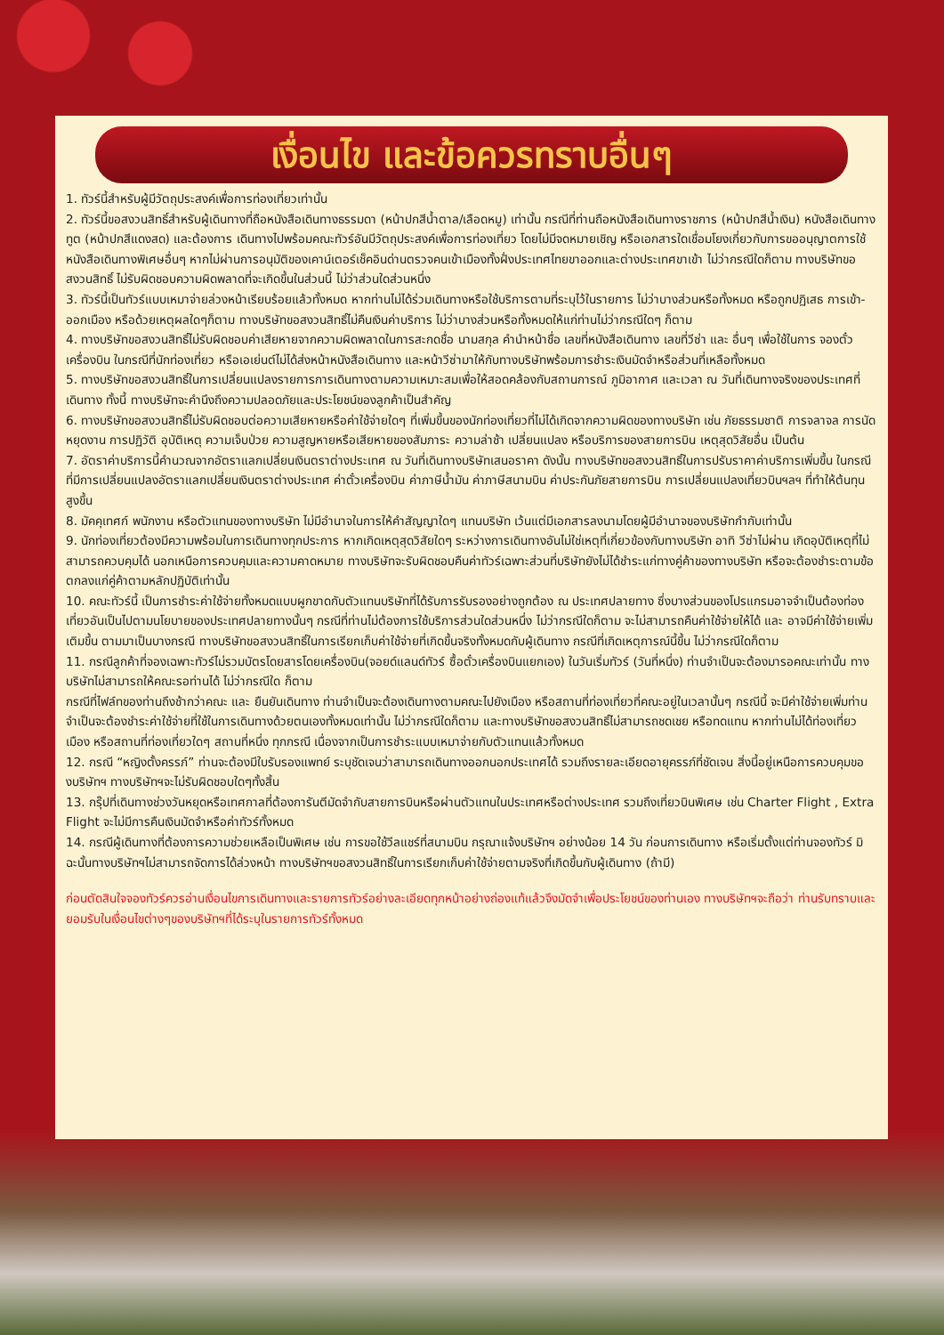เงื่อนไข และข้อควรทราบอื่นๆ
1. ทัวร์นี้สำหรับผู้มีวัตถุประสงค์เพื่อการท่องเที่ยวเท่านั้น
2. ทัวร์นี้ขอสงวนสิทธิ์สำหรับผู้เดินทางที่ถือหนังสือเดินทางธรรมดา (หน้าปกสีน้ำตาล/เลือดหมู) เท่านั้น กรณีที่ท่านถือหนังสือเดินทางราชการ (หน้าปกสีน้ำเงิน) หนังสือเดินทางทูต (หน้าปกสีแดงสด) และต้องการ เดินทางไปพร้อมคณะทัวร์อันมีวัตถุประสงค์เพื่อการท่องเที่ยว โดยไม่มีจดหมายเชิญ หรือเอกสารใดเชื่อมโยงเกี่ยวกับการขออนุญาตการใช้หนังสือเดินทางพิเศษอื่นๆ หากไม่ผ่านการอนุมัติของเคาน์เตอร์เช็คอินด่านตรวจคนเข้าเมืองทั้งฝั่งประเทศไทยขาออกและต่างประเทศขาเข้า ไม่ว่ากรณีใดก็ตาม ทางบริษัทขอสงวนสิทธิ์ ไม่รับผิดชอบความผิดพลาดที่จะเกิดขึ้นในส่วนนี้ ไม่ว่าส่วนใดส่วนหนึ่ง
3. ทัวร์นี้เป็นทัวร์แบบเหมาจ่ายล่วงหน้าเรียบร้อยแล้วทั้งหมด หากท่านไม่ได้ร่วมเดินทางหรือใช้บริการตามที่ระบุไว้ในรายการ ไม่ว่าบางส่วนหรือทั้งหมด หรือถูกปฏิเสธ การเข้า-ออกเมือง หรือด้วยเหตุผลใดๆก็ตาม ทางบริษัทขอสงวนสิทธิ์ไม่คืนเงินค่าบริการ ไม่ว่าบางส่วนหรือทั้งหมดให้แก่ท่านไม่ว่ากรณีใดๆ ก็ตาม
4. ทางบริษัทขอสงวนสิทธิ์ไม่รับผิดชอบค่าเสียหายจากความผิดพลาดในการสะกดชื่อ นามสกุล คำนำหน้าชื่อ เลขที่หนังสือเดินทาง เลขที่วีซ่า และ อื่นๆ เพื่อใช้ในการ จองตั๋วเครื่องบิน ในกรณีที่นักท่องเที่ยว หรือเอเย่นต์ไม่ได้ส่งหน้าหนังสือเดินทาง และหน้าวีซ่ามาให้กับทางบริษัทพร้อมการชำระเงินมัดจำหรือส่วนที่เหลือทั้งหมด
5. ทางบริษัทขอสงวนสิทธิ์ในการเปลี่ยนแปลงรายการการเดินทางตามความเหมาะสมเพื่อให้สอดคล้องกับสถานการณ์ ภูมิอากาศ และเวลา ณ วันที่เดินทางจริงของประเทศที่เดินทาง ทั้งนี้ ทางบริษัทจะคำนึงถึงความปลอดภัยและประโยชน์ของลูกค้าเป็นสำคัญ
6. ทางบริษัทขอสงวนสิทธิ์ไม่รับผิดชอบต่อความเสียหายหรือค่าใช้จ่ายใดๆ ที่เพิ่มขึ้นของนักท่องเที่ยวที่ไม่ได้เกิดจากความผิดของทางบริษัท เช่น ภัยธรรมชาติ การจลาจล การนัดหยุดงาน การปฏิวัติ อุบัติเหตุ ความเจ็บป่วย ความสูญหายหรือเสียหายของสัมภาระ ความล่าช้า เปลี่ยนแปลง หรือบริการของสายการบิน เหตุสุดวิสัยอื่น เป็นต้น
7. อัตราค่าบริการนี้คำนวณจากอัตราแลกเปลี่ยนเงินตราต่างประเทศ ณ วันที่เดินทางบริษัทเสนอราคา ดังนั้น ทางบริษัทขอสงวนสิทธิ์ในการปรับราคาค่าบริการเพิ่มขึ้น ในกรณีที่มีการเปลี่ยนแปลงอัตราแลกเปลี่ยนเงินตราต่างประเทศ ค่าตั๋วเครื่องบิน ค่าภาษีน้ำมัน ค่าภาษีสนามบิน ค่าประกันภัยสายการบิน การเปลี่ยนแปลงเที่ยวบินฯลฯ ที่ทำให้ต้นทุนสูงขึ้น
8. มัคคุเทศก์ พนักงาน หรือตัวแทนของทางบริษัท ไม่มีอำนาจในการให้คำสัญญาใดๆ แทนบริษัท เว้นแต่มีเอกสารลงนามโดยผู้มีอำนาจของบริษัทกำกับเท่านั้น
9. นักท่องเที่ยวต้องมีความพร้อมในการเดินทางทุกประการ หากเกิดเหตุสุดวิสัยใดๆ ระหว่างการเดินทางอันไม่ใช่เหตุที่เกี่ยวข้องกับทางบริษัท อาทิ วีซ่าไม่ผ่าน เกิดอุบัติเหตุที่ไม่สามารถควบคุมได้ นอกเหนือการควบคุมและความคาดหมาย ทางบริษัทจะรับผิดชอบคืนค่าทัวร์เฉพาะส่วนที่บริษัทยังไม่ได้ชำระแก่ทางคู่ค้าของทางบริษัท หรือจะต้องชำระตามข้อตกลงแก่คู่ค้าตามหลักปฏิบัติเท่านั้น
10. คณะทัวร์นี้ เป็นการชำระค่าใช้จ่ายทั้งหมดแบบผูกขาดกับตัวแทนบริษัทที่ได้รับการรับรองอย่างถูกต้อง ณ ประเทศปลายทาง ซึ่งบางส่วนของโปรแกรมอาจจำเป็นต้องท่องเที่ยวอันเป็นไปตามนโยบายของประเทศปลายทางนั้นๆ กรณีที่ท่านไม่ต้องการใช้บริการส่วนใดส่วนหนึ่ง ไม่ว่ากรณีใดก็ตาม จะไม่สามารถคืนค่าใช้จ่ายให้ได้ และ อาจมีค่าใช้จ่ายเพิ่มเติมขึ้น ตามมาเป็นบางกรณี ทางบริษัทขอสงวนสิทธิ์ในการเรียกเก็บค่าใช้จ่ายที่เกิดขึ้นจริงทั้งหมดกับผู้เดินทาง กรณีที่เกิดเหตุการณ์นี้ขึ้น ไม่ว่ากรณีใดก็ตาม
11. กรณีลูกค้าที่จองเฉพาะทัวร์ไม่รวมบัตรโดยสารโดยเครื่องบิน(จอยด์แลนด์ทัวร์ ซื้อตั๋วเครื่องบินแยกเอง) ในวันเริ่มทัวร์ (วันที่หนึ่ง) ท่านจำเป็นจะต้องมารอคณะเท่านั้น ทางบริษัทไม่สามารถให้คณะรอท่านได้ ไม่ว่ากรณีใด ก็ตาม
กรณีที่ไฟล์ทของท่านถึงช้ากว่าคณะ และ ยืนยันเดินทาง ท่านจำเป็นจะต้องเดินทางตามคณะไปยังเมือง หรือสถานที่ท่องเที่ยวที่คณะอยู่ในเวลานั้นๆ กรณีนี้ จะมีค่าใช้จ่ายเพิ่มท่านจำเป็นจะต้องชำระค่าใช้จ่ายที่ใช้ในการเดินทางด้วยตนเองทั้งหมดเท่านั้น ไม่ว่ากรณีใดก็ตาม และทางบริษัทขอสงวนสิทธิ์ไม่สามารถชดเชย หรือทดแทน หากท่านไม่ได้ท่องเที่ยวเมือง หรือสถานที่ท่องเที่ยวใดๆ สถานที่หนึ่ง ทุกกรณี เนื่องจากเป็นการชำระแบบเหมาจ่ายกับตัวแทนแล้วทั้งหมด
12. กรณี “หญิงตั้งครรภ์” ท่านจะต้องมีใบรับรองแพทย์ ระบุชัดเจนว่าสามารถเดินทางออกนอกประเทศได้ รวมถึงรายละเอียดอายุครรภ์ที่ชัดเจน สิ่งนี้อยู่เหนือการควบคุมของบริษัทฯ ทางบริษัทฯจะไม่รับผิดชอบใดๆทั้งสิ้น
13. กรุ๊ปที่เดินทางช่วงวันหยุดหรือเทศกาลที่ต้องการันตีมัดจำกับสายการบินหรือผ่านตัวแทนในประเทศหรือต่างประเทศ รวมถึงเที่ยวบินพิเศษ เช่น Charter Flight , Extra Flight จะไม่มีการคืนเงินมัดจำหรือค่าทัวร์ทั้งหมด
14. กรณีผู้เดินทางที่ต้องการความช่วยเหลือเป็นพิเศษ เช่น การขอใช้วีลแชร์ที่สนามบิน กรุณาแจ้งบริษัทฯ อย่างน้อย 14 วัน ก่อนการเดินทาง หรือเริ่มตั้งแต่ท่านจองทัวร์ มิฉะนั้นทางบริษัทฯไม่สามารถจัดการได้ล่วงหน้า ทางบริษัทฯขอสงวนสิทธิ์ในการเรียกเก็บค่าใช้จ่ายตามจริงที่เกิดขึ้นกับผู้เดินทาง (ถ้ามี)
ก่อนตัดสินใจจองทัวร์ควรอ่านเงื่อนไขการเดินทางและรายการทัวร์อย่างละเอียดทุกหน้าอย่างถ่องแท้แล้วจึงมัดจำเพื่อประโยชน์ของท่านเอง ทางบริษัทฯจะถือว่า ท่านรับทราบและยอมรับในเงื่อนไขต่างๆของบริษัทฯที่ได้ระบุในรายการทัวร์ทั้งหมด